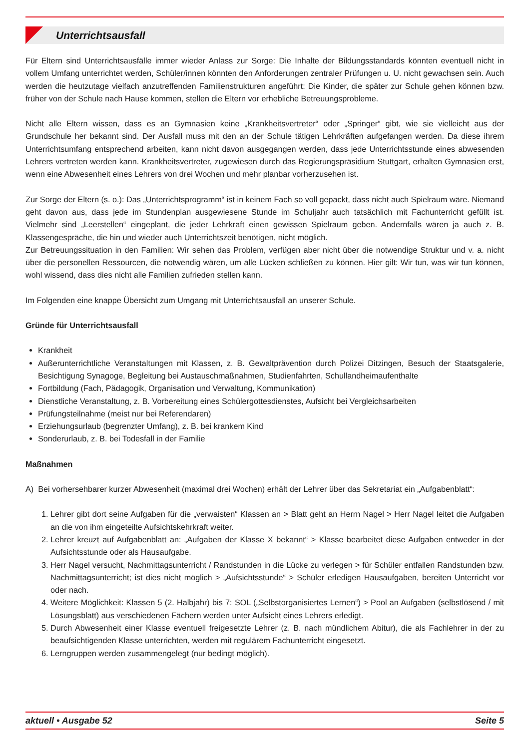Unterrichtsausfall
Für Eltern sind Unterrichtsausfälle immer wieder Anlass zur Sorge: Die Inhalte der Bildungsstandards könnten eventuell nicht in vollem Umfang unterrichtet werden, Schüler/innen könnten den Anforderungen zentraler Prüfungen u. U. nicht gewachsen sein. Auch werden die heutzutage vielfach anzutreffenden Familienstrukturen angeführt: Die Kinder, die später zur Schule gehen können bzw. früher von der Schule nach Hause kommen, stellen die Eltern vor erhebliche Betreuungs­probleme.
Nicht alle Eltern wissen, dass es an Gymnasien keine „Krankheitsvertreter“ oder „Springer“ gibt, wie sie vielleicht aus der Grundschule her bekannt sind. Der Ausfall muss mit den an der Schule tätigen Lehrkräften aufgefangen werden. Da diese ihrem Unterrichtsumfang entsprechend arbeiten, kann nicht davon ausgegangen werden, dass jede Unterrichtsstunde eines abwesenden Lehrers vertreten werden kann. Krankheitsvertreter, zugewiesen durch das Regierungspräsidium Stutt­gart, erhalten Gymnasien erst, wenn eine Abwesenheit eines Lehrers von drei Wochen und mehr planbar vorherzusehen ist.
Zur Sorge der Eltern (s. o.): Das „Unterrichtsprogramm“ ist in keinem Fach so voll gepackt, dass nicht auch Spielraum wäre. Niemand geht davon aus, dass jede im Stundenplan ausgewiesene Stunde im Schuljahr auch tatsächlich mit Fachunter­richt gefüllt ist. Vielmehr sind „Leerstellen“ eingeplant, die jeder Lehrkraft einen gewissen Spielraum geben. Andernfalls wären ja auch z. B. Klassengespräche, die hin und wieder auch Unterrichtszeit benötigen, nicht möglich.
Zur Betreuungssituation in den Familien: Wir sehen das Problem, verfügen aber nicht über die notwendige Struktur und v. a. nicht über die personellen Ressourcen, die notwendig wären, um alle Lücken schließen zu können. Hier gilt: Wir tun, was wir tun können, wohl wissend, dass dies nicht alle Familien zufrieden stellen kann.
Im Folgenden eine knappe Übersicht zum Umgang mit Unterrichtsausfall an unserer Schule.
Gründe für Unterrichtsausfall
Krankheit
Außerunterrichtliche Veranstaltungen mit Klassen, z. B. Gewaltprävention durch Polizei Ditzingen, Besuch der Staats­galerie, Besichtigung Synagoge, Begleitung bei Austauschmaßnahmen, Studienfahrten, Schullandheimaufenthalte
Fortbildung (Fach, Pädagogik, Organisation und Verwaltung, Kommunikation)
Dienstliche Veranstaltung, z. B. Vorbereitung eines Schülergottesdienstes, Aufsicht bei Vergleichsarbeiten
Prüfungsteilnahme (meist nur bei Referendaren)
Erziehungsurlaub (begrenzter Umfang), z. B. bei krankem Kind
Sonderurlaub, z. B. bei Todesfall in der Familie
Maßnahmen
A) Bei vorhersehbarer kurzer Abwesenheit (maximal drei Wochen) erhält der Lehrer über das Sekretariat ein „Aufgabenblatt“:
1. Lehrer gibt dort seine Aufgaben für die „verwaisten“ Klassen an > Blatt geht an Herrn Nagel > Herr Nagel leitet die Aufgaben an die von ihm eingeteilte Aufsichtskehrkraft weiter.
2. Lehrer kreuzt auf Aufgabenblatt an: „Aufgaben der Klasse X bekannt“ > Klasse bearbeitet diese Aufgaben entweder in der Aufsichtsstunde oder als Hausaufgabe.
3. Herr Nagel versucht, Nachmittagsunterricht / Randstunden in die Lücke zu verlegen > für Schüler entfallen Rand­stunden bzw. Nachmittagsunterricht; ist dies nicht möglich > „Aufsichtsstunde“ > Schüler erledigen Hausaufgaben, bereiten Unterricht vor oder nach.
4. Weitere Möglichkeit: Klassen 5 (2. Halbjahr) bis 7: SOL („Selbstorganisiertes Lernen“) > Pool an Aufgaben (selbstlö­send / mit Lösungsblatt) aus verschiedenen Fächern werden unter Aufsicht eines Lehrers erledigt.
5. Durch Abwesenheit einer Klasse eventuell freigesetzte Lehrer (z. B. nach mündlichem Abitur), die als Fachlehrer in der zu beaufsichtigenden Klasse unterrichten, werden mit regulärem Fachunterricht eingesetzt.
6. Lerngruppen werden zusammengelegt (nur bedingt möglich).
aktuell • Ausgabe 52 Seite 5